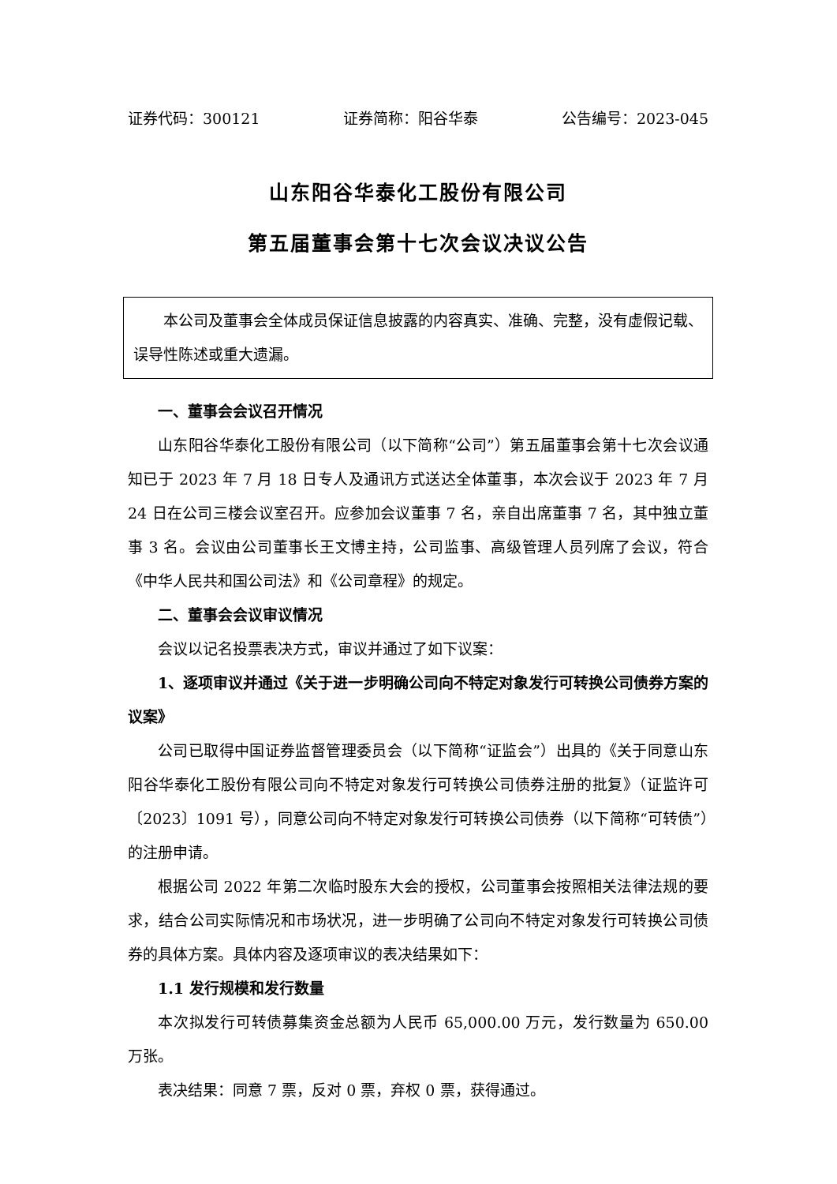证券代码：300121 证券简称：阳谷华泰 公告编号：2023-045
山东阳谷华泰化工股份有限公司
第五届董事会第十七次会议决议公告
本公司及董事会全体成员保证信息披露的内容真实、准确、完整，没有虚假记载、误导性陈述或重大遗漏。
一、董事会会议召开情况
山东阳谷华泰化工股份有限公司（以下简称“公司”）第五届董事会第十七次会议通知已于 2023 年 7 月 18 日专人及通讯方式送达全体董事，本次会议于 2023 年 7 月 24 日在公司三楼会议室召开。应参加会议董事 7 名，亲自出席董事 7 名，其中独立董事 3 名。会议由公司董事长王文博主持，公司监事、高级管理人员列席了会议，符合《中华人民共和国公司法》和《公司章程》的规定。
二、董事会会议审议情况
会议以记名投票表决方式，审议并通过了如下议案：
1、逐项审议并通过《关于进一步明确公司向不特定对象发行可转换公司债券方案的议案》
公司已取得中国证券监督管理委员会（以下简称“证监会”）出具的《关于同意山东阳谷华泰化工股份有限公司向不特定对象发行可转换公司债券注册的批复》（证监许可〔2023〕1091 号），同意公司向不特定对象发行可转换公司债券（以下简称“可转债”）的注册申请。
根据公司 2022 年第二次临时股东大会的授权，公司董事会按照相关法律法规的要求，结合公司实际情况和市场状况，进一步明确了公司向不特定对象发行可转换公司债券的具体方案。具体内容及逐项审议的表决结果如下：
1.1 发行规模和发行数量
本次拟发行可转债募集资金总额为人民币 65,000.00 万元，发行数量为 650.00 万张。
表决结果：同意 7 票，反对 0 票，弃权 0 票，获得通过。